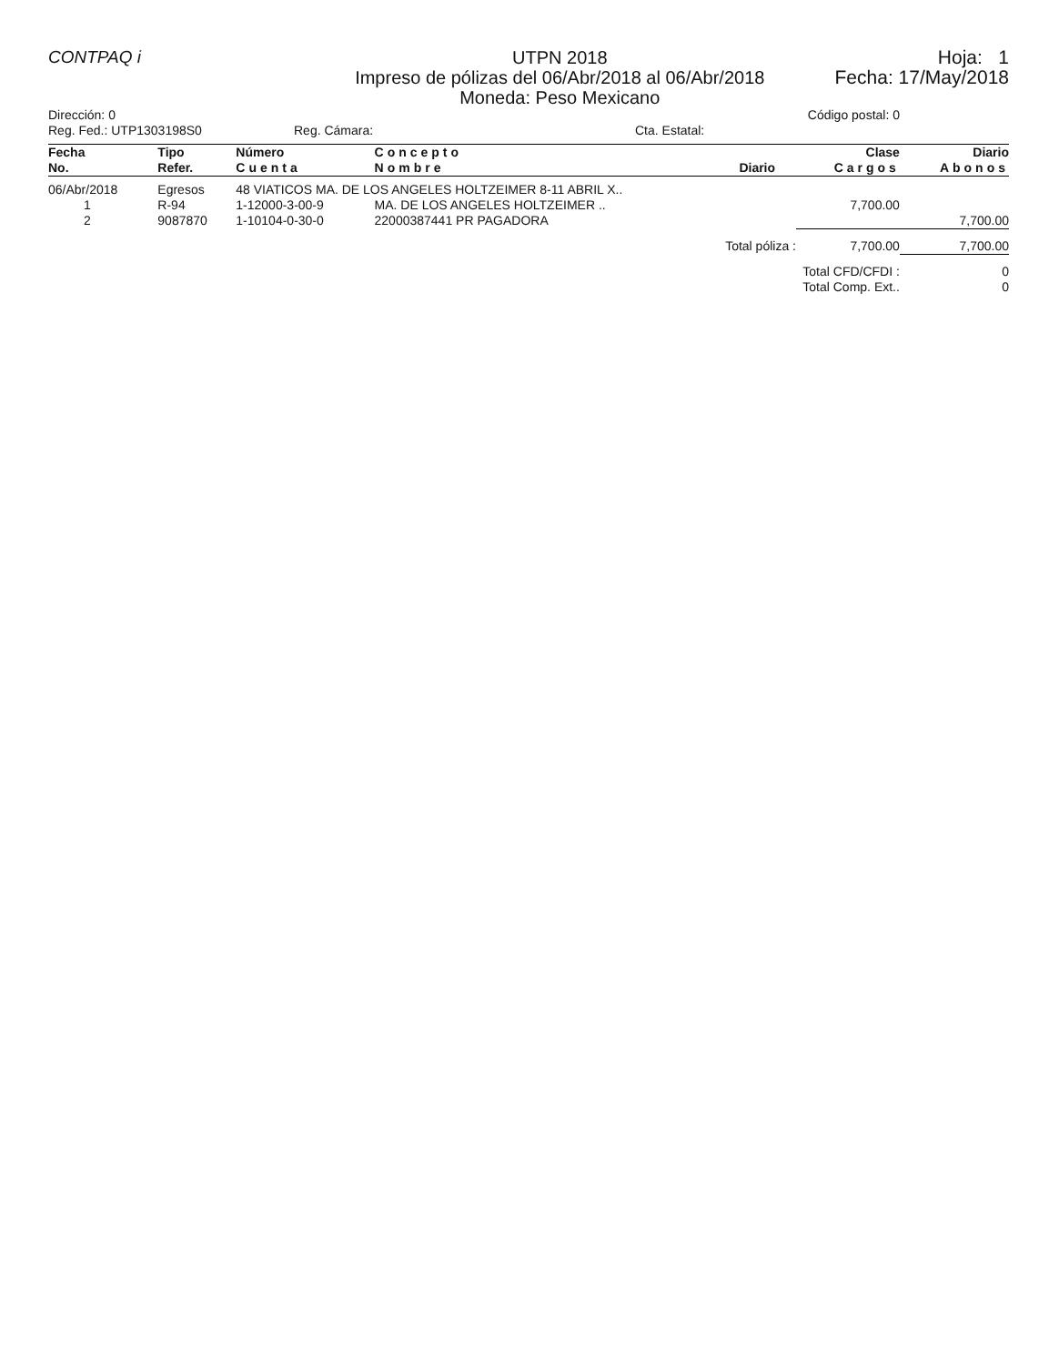CONTPAQ i
UTPN 2018
Impreso de pólizas del 06/Abr/2018 al 06/Abr/2018
Moneda: Peso Mexicano
Hoja: 1
Fecha: 17/May/2018
Dirección: 0 Código postal: 0
Reg. Fed.: UTP1303198S0 Reg. Cámara: Cta. Estatal:
| Fecha No. | Tipo Refer. | Número Cuenta | Concepto Nombre | Diario | Clase Cargos | Diario Abonos |
| --- | --- | --- | --- | --- | --- | --- |
| 06/Abr/2018 | Egresos | 48 VIATICOS MA. DE LOS ANGELES HOLTZEIMER 8-11 ABRIL X.. | | | | |
| 1 | R-94 | 1-12000-3-00-9 | MA. DE LOS ANGELES HOLTZEIMER .. | | 7,700.00 | |
| 2 | 9087870 | 1-10104-0-30-0 | 22000387441 PR PAGADORA | | | 7,700.00 |
| Total póliza : | | | | | 7,700.00 | 7,700.00 |
| Total CFD/CFDI : | | | | | | 0 |
| Total Comp. Ext.. | | | | | | 0 |